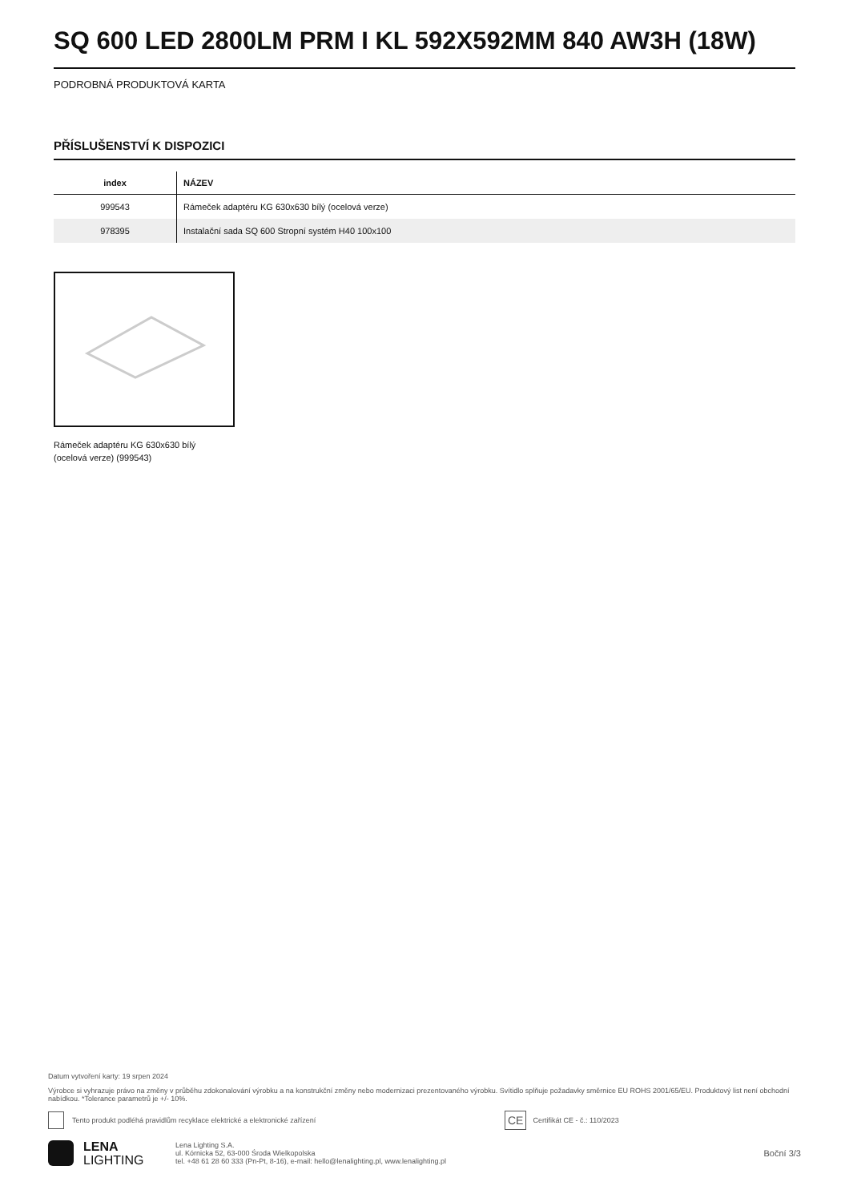SQ 600 LED 2800LM PRM I KL 592X592MM 840 AW3H (18W)
PODROBNÁ PRODUKTOVÁ KARTA
PŘÍSLUŠENSTVÍ K DISPOZICI
| index | NÁZEV |
| --- | --- |
| 999543 | Rámeček adaptéru KG 630x630 bílý (ocelová verze) |
| 978395 | Instalační sada SQ 600 Stropní systém H40 100x100 |
Rámeček adaptéru KG 630x630 bílý (ocelová verze) (999543)
Datum vytvoření karty: 19 srpen 2024
Výrobce si vyhrazuje právo na změny v průběhu zdokonalování výrobku a na konstrukční změny nebo modernizaci prezentovaného výrobku. Svítidlo splňuje požadavky směrnice EU ROHS 2001/65/EU. Produktový list není obchodní nabídkou. *Tolerance parametrů je +/- 10%.
Tento produkt podléhá pravidlům recyklace elektrické a elektronické zařízení CE Certifikát CE - č.: 110/2023
LENA
LIGHTING Lena Lighting S.A.
ul. Kórnicka 52, 63-000 Środa Wielkopolska
tel. +48 61 28 60 333 (Pn-Pt, 8-16), e-mail: hello@lenalighting.pl, www.lenalighting.pl Boční 3/3